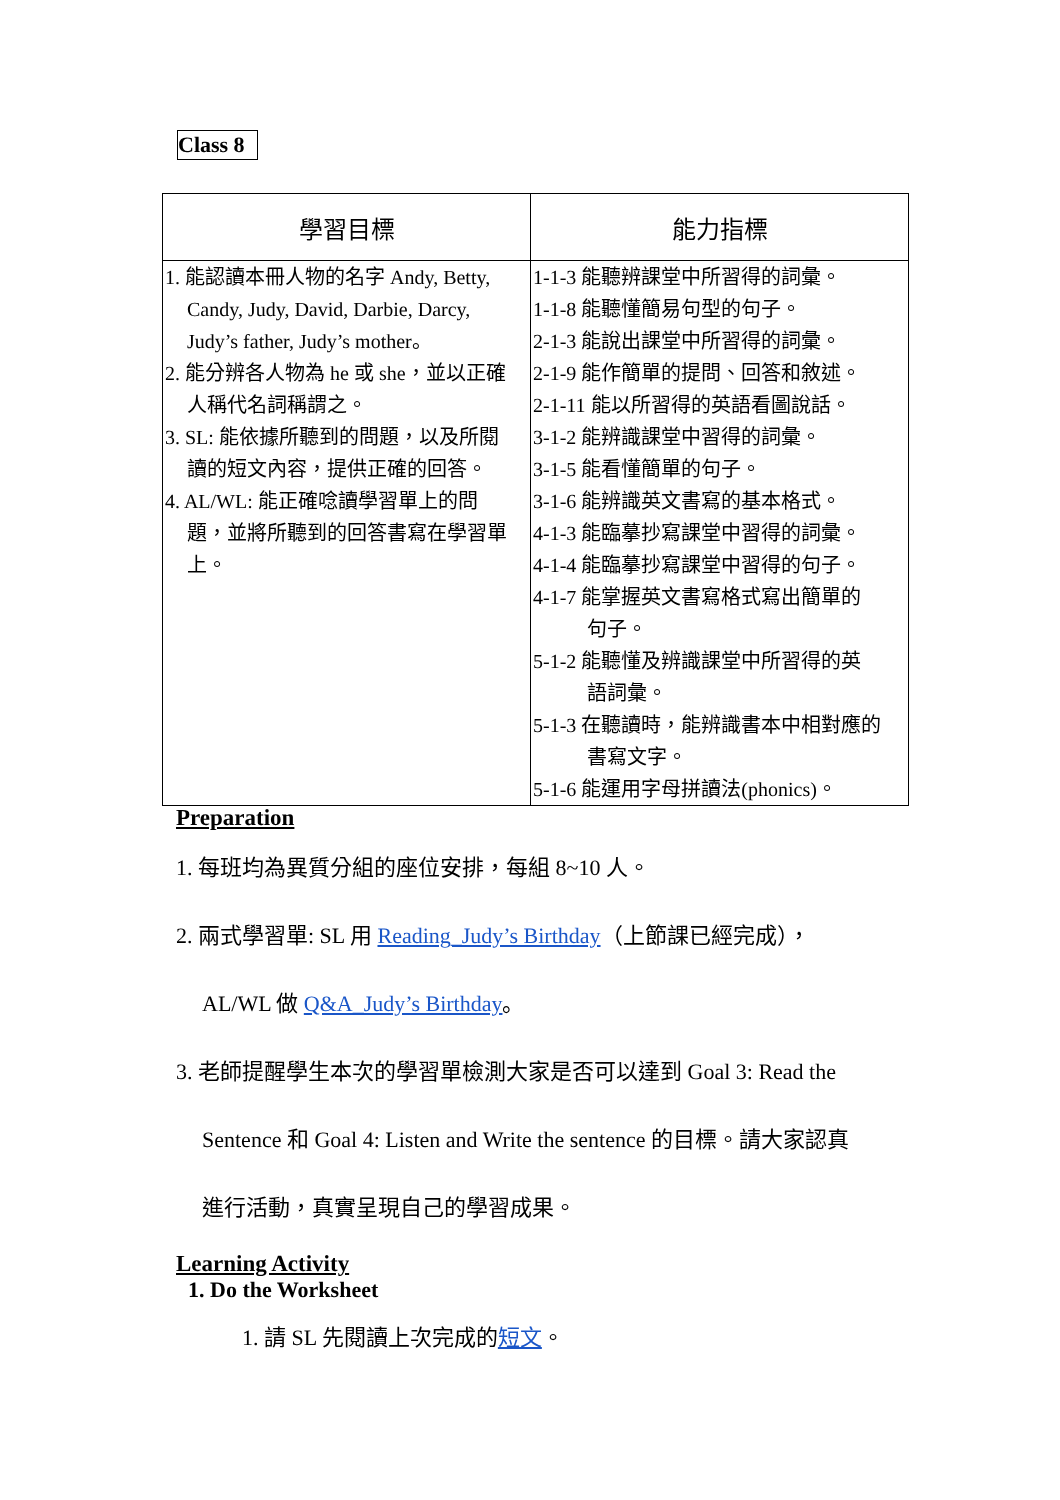Class 8
| 學習目標 | 能力指標 |
| --- | --- |
| 1. 能認讀本冊人物的名字 Andy, Betty, Candy, Judy, David, Darbie, Darcy, Judy’s father, Judy’s mother。 2. 能分辨各人物為 he 或 she，並以正確 人稱代名詞稱謂之。 3. SL: 能依據所聽到的問題，以及所閱 讀的短文內容，提供正確的回答。 4. AL/WL: 能正確唸讀學習單上的問 題，並將所聽到的回答書寫在學習單 上。 | 1-1-3 能聽辨課堂中所習得的詞彙。 1-1-8 能聽懂簡易句型的句子。 2-1-3 能說出課堂中所習得的詞彙。 2-1-9 能作簡單的提問、回答和敘述。 2-1-11 能以所習得的英語看圖說話。 3-1-2 能辨識課堂中習得的詞彙。 3-1-5 能看懂簡單的句子。 3-1-6 能辨識英文書寫的基本格式。 4-1-3 能臨摹抄寫課堂中習得的詞彙。 4-1-4 能臨摹抄寫課堂中習得的句子。 4-1-7 能掌握英文書寫格式寫出簡單的 句子。 5-1-2 能聽懂及辨識課堂中所習得的英 語詞彙。 5-1-3 在聽讀時，能辨識書本中相對應的 書寫文字。 5-1-6 能運用字母拼讀法(phonics)。 |
Preparation
1. 每班均為異質分組的座位安排，每組 8~10 人。
2. 兩式學習單: SL 用 Reading_Judy’s Birthday（上節課已經完成），
AL/WL 做 Q&A_Judy’s Birthday。
3. 老師提醒學生本次的學習單檢測大家是否可以達到 Goal 3: Read the
Sentence 和 Goal 4: Listen and Write the sentence 的目標。請大家認真
進行活動，真實呈現自己的學習成果。
Learning Activity
1. Do the Worksheet
1. 請 SL 先閱讀上次完成的短文。